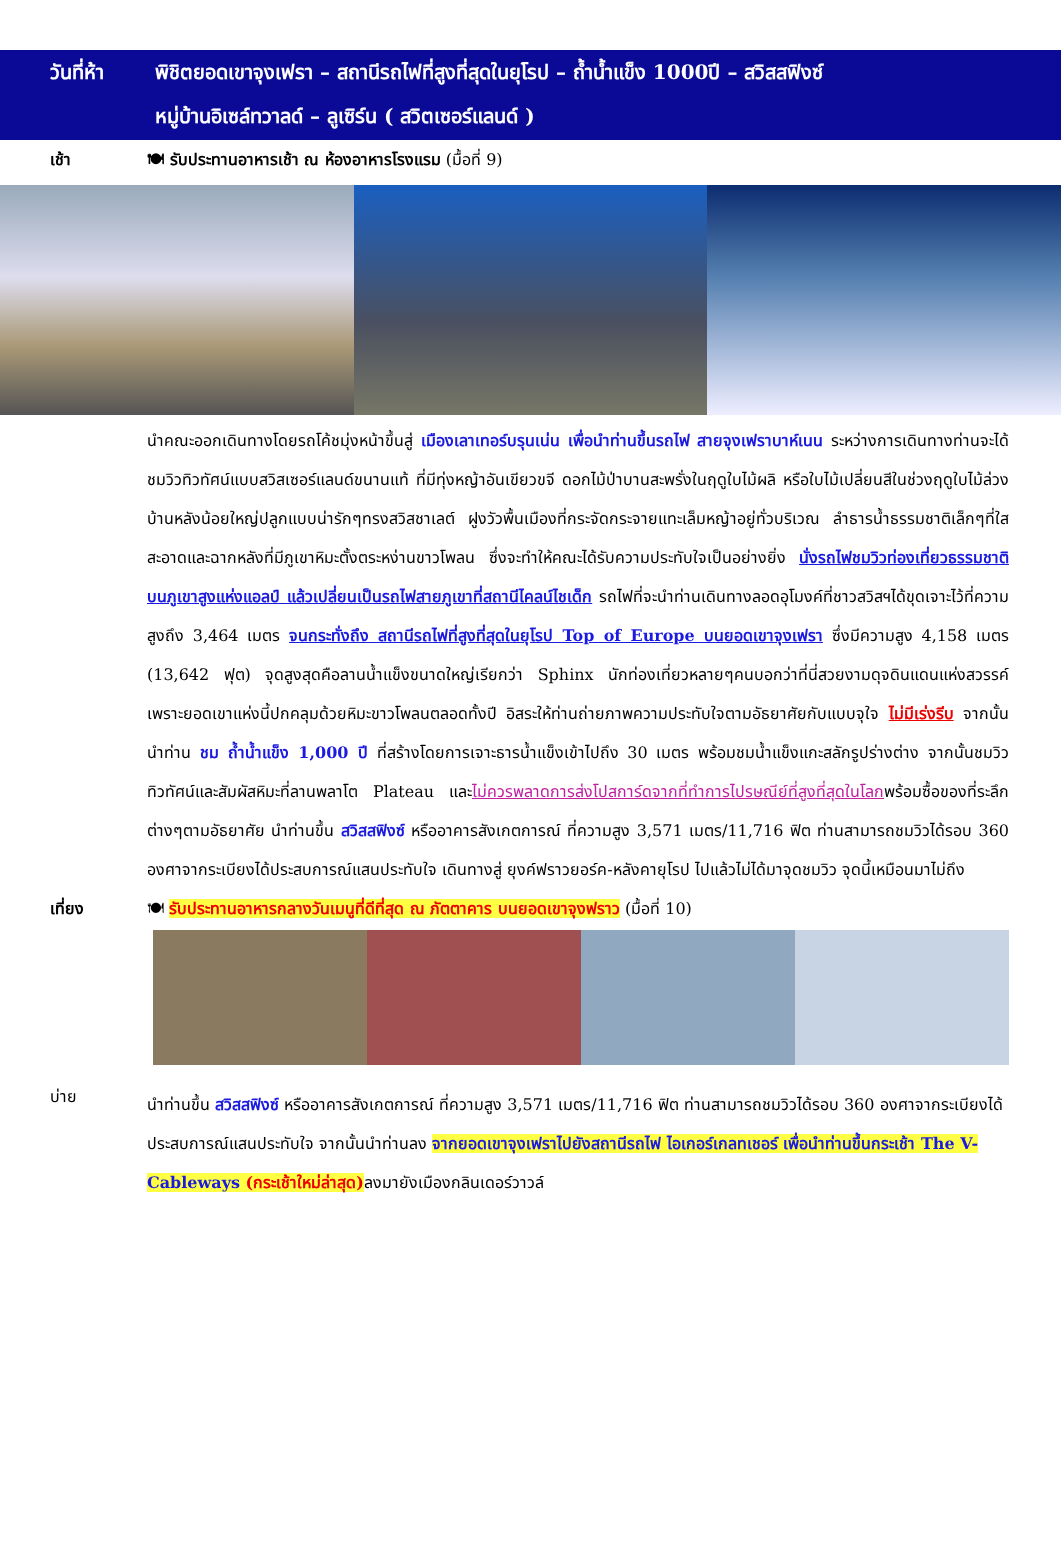วันที่ห้า
พิชิตยอดเขาจุงเฟรา – สถานีรถไฟที่สูงที่สุดในยุโรป – ถ้ำน้ำแข็ง 1000ปี – สวิสสฟิงซ์
หมู่บ้านอิเซล์ทวาลด์ – ลูเซิร์น ( สวิตเซอร์แลนด์ )
เช้า 🍽 รับประทานอาหารเช้า ณ ห้องอาหารโรงแรม (มื้อที่ 9)
นำคณะออกเดินทางโดยรถโค้ชมุ่งหน้าขึ้นสู่ เมืองเลาเทอร์บรุนเน่น เพื่อนำท่านขึ้นรถไฟ สายจุงเฟราบาห์เนน ระหว่างการเดินทางท่านจะได้ชมวิวทิวทัศน์แบบสวิสเซอร์แลนด์ขนานแท้ ที่มีทุ่งหญ้าอันเขียวขจี ดอกไม้ป่าบานสะพรั่งในฤดูใบไม้ผลิ หรือใบไม้เปลี่ยนสีในช่วงฤดูใบไม้ล่วง บ้านหลังน้อยใหญ่ปลูกแบบน่ารักๆทรงสวิสชาเลต์ ฝูงวัวพื้นเมืองที่กระจัดกระจายแทะเล็มหญ้าอยู่ทั่วบริเวณ ลำธารน้ำธรรมชาติเล็กๆที่ใสสะอาดและฉากหลังที่มีภูเขาหิมะตั้งตระหง่านขาวโพลน ซึ่งจะทำให้คณะได้รับความประทับใจเป็นอย่างยิ่ง นั่งรถไฟชมวิวท่องเที่ยวธรรมชาติบนภูเขาสูงแห่งแอลป์ แล้วเปลี่ยนเป็นรถไฟสายภูเขาที่สถานีไคลน์ไชเด็ก รถไฟที่จะนำท่านเดินทางลอดอุโมงค์ที่ชาวสวิสฯได้ขุดเจาะไว้ที่ความสูงถึง 3,464 เมตร จนกระทั่งถึง สถานีรถไฟที่สูงที่สุดในยุโรป Top of Europe บนยอดเขาจุงเฟรา ซึ่งมีความสูง 4,158 เมตร (13,642 ฟุต) จุดสูงสุดคือลานน้ำแข็งขนาดใหญ่เรียกว่า Sphinx นักท่องเที่ยวหลายๆคนบอกว่าที่นี่สวยงามดุจดินแดนแห่งสวรรค์ เพราะยอดเขาแห่งนี้ปกคลุมด้วยหิมะขาวโพลนตลอดทั้งปี อิสระให้ท่านถ่ายภาพความประทับใจตามอัธยาศัยกับแบบจุใจ ไม่มีเร่งรีบ จากนั้นนำท่าน ชม ถ้ำน้ำแข็ง 1,000 ปี ที่สร้างโดยการเจาะธารน้ำแข็งเข้าไปถึง 30 เมตร พร้อมชมน้ำแข็งแกะสลักรูปร่างต่าง จากนั้นชมวิวทิวทัศน์และสัมผัสหิมะที่ลานพลาโต Plateau และไม่ควรพลาดการส่งโปสการ์ดจากที่ทำการไปรษณีย์ที่สูงที่สุดในโลกพร้อมซื้อของที่ระลึกต่างๆตามอัธยาศัย นำท่านขึ้น สวิสสฟิงซ์ หรืออาคารสังเกตการณ์ ที่ความสูง 3,571 เมตร/11,716 ฟิต ท่านสามารถชมวิวได้รอบ 360 องศาจากระเบียงได้ประสบการณ์แสนประทับใจ เดินทางสู่ ยุงค์ฟราวยอร์ค-หลังคายุโรป ไปแล้วไม่ได้มาจุดชมวิว จุดนี้เหมือนมาไม่ถึง
เที่ยง 🍽 รับประทานอาหารกลางวันเมนูที่ดีที่สุด ณ ภัตตาคาร บนยอดเขาจุงฟราว (มื้อที่ 10)
บ่าย
นำท่านขึ้น สวิสสฟิงซ์ หรืออาคารสังเกตการณ์ ที่ความสูง 3,571 เมตร/11,716 ฟิต ท่านสามารถชมวิวได้รอบ 360 องศาจากระเบียงได้ประสบการณ์แสนประทับใจ จากนั้นนำท่านลง จากยอดเขาจุงเฟราไปยังสถานีรถไฟ ไอเกอร์เกลทเชอร์ เพื่อนำท่านขึ้นกระเช้า The V-Cableways (กระเช้าใหม่ล่าสุด) ลงมายังเมืองกลินเดอร์วาวล์